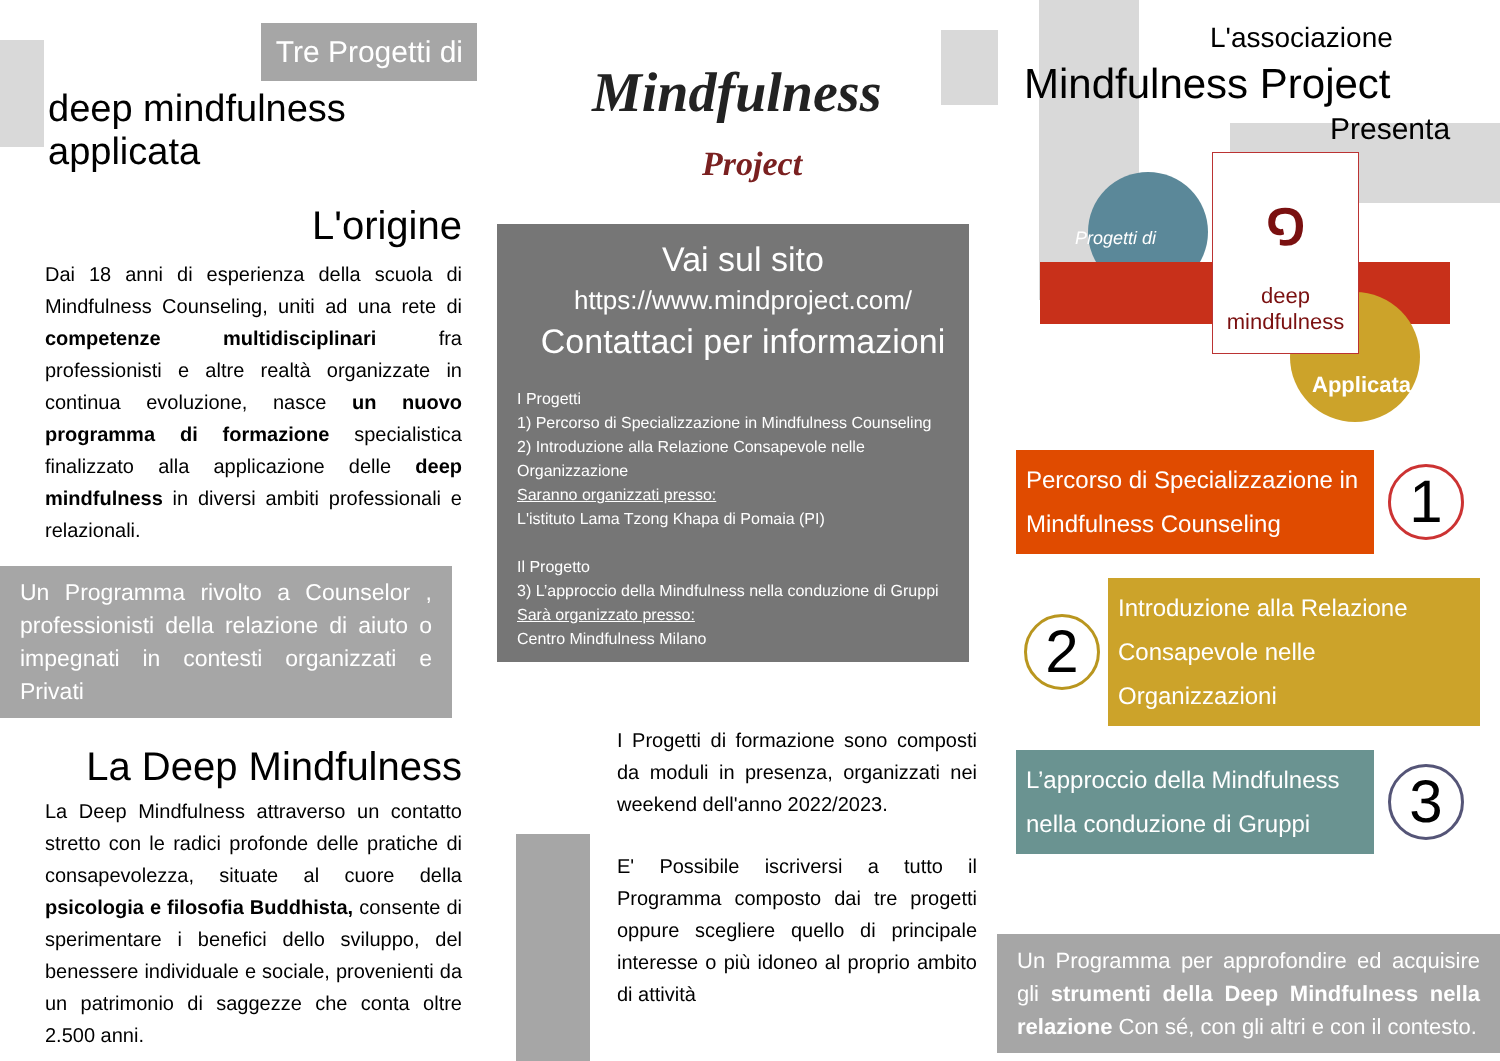Tre Progetti di
deep mindfulness applicata
L'origine
Dai 18 anni di esperienza della scuola di Mindfulness Counseling, uniti ad una rete di competenze multidisciplinari fra professionisti e altre realtà organizzate in continua evoluzione, nasce un nuovo programma di formazione specialistica finalizzato alla applicazione delle deep mindfulness in diversi ambiti professionali e relazionali.
Un Programma rivolto a Counselor , professionisti della relazione di aiuto o impegnati in contesti organizzati e Privati
La Deep Mindfulness
La Deep Mindfulness attraverso un contatto stretto con le radici profonde delle pratiche di consapevolezza, situate al cuore della psicologia e filosofia Buddhista, consente di sperimentare i benefici dello sviluppo, del benessere individuale e sociale, provenienti da un patrimonio di saggezze che conta oltre 2.500 anni.
Mindfulness
Project
Vai sul sito
https://www.mindproject.com/
Contattaci per informazioni
I Progetti
1) Percorso di Specializzazione in Mindfulness Counseling
2) Introduzione alla Relazione Consapevole nelle Organizzazione
Saranno organizzati presso:
L'istituto Lama Tzong Khapa di Pomaia (PI)
Il Progetto
3) L’approccio della Mindfulness nella conduzione di Gruppi
Sarà organizzato presso:
Centro Mindfulness Milano
I Progetti di formazione sono composti da moduli in presenza, organizzati nei weekend dell'anno 2022/2023.
E' Possibile iscriversi a tutto il Programma composto dai tre progetti oppure scegliere quello di principale interesse o più idoneo al proprio ambito di attività
L'associazione
Mindfulness Project
Presenta
Progetti di
๑
deep
mindfulness
Applicata
Percorso di Specializzazione in Mindfulness Counseling
1
2
Introduzione alla Relazione Consapevole nelle Organizzazioni
L’approccio della Mindfulness nella conduzione di Gruppi
3
Un Programma per approfondire ed acquisire gli strumenti della Deep Mindfulness nella relazione Con sé, con gli altri e con il contesto.